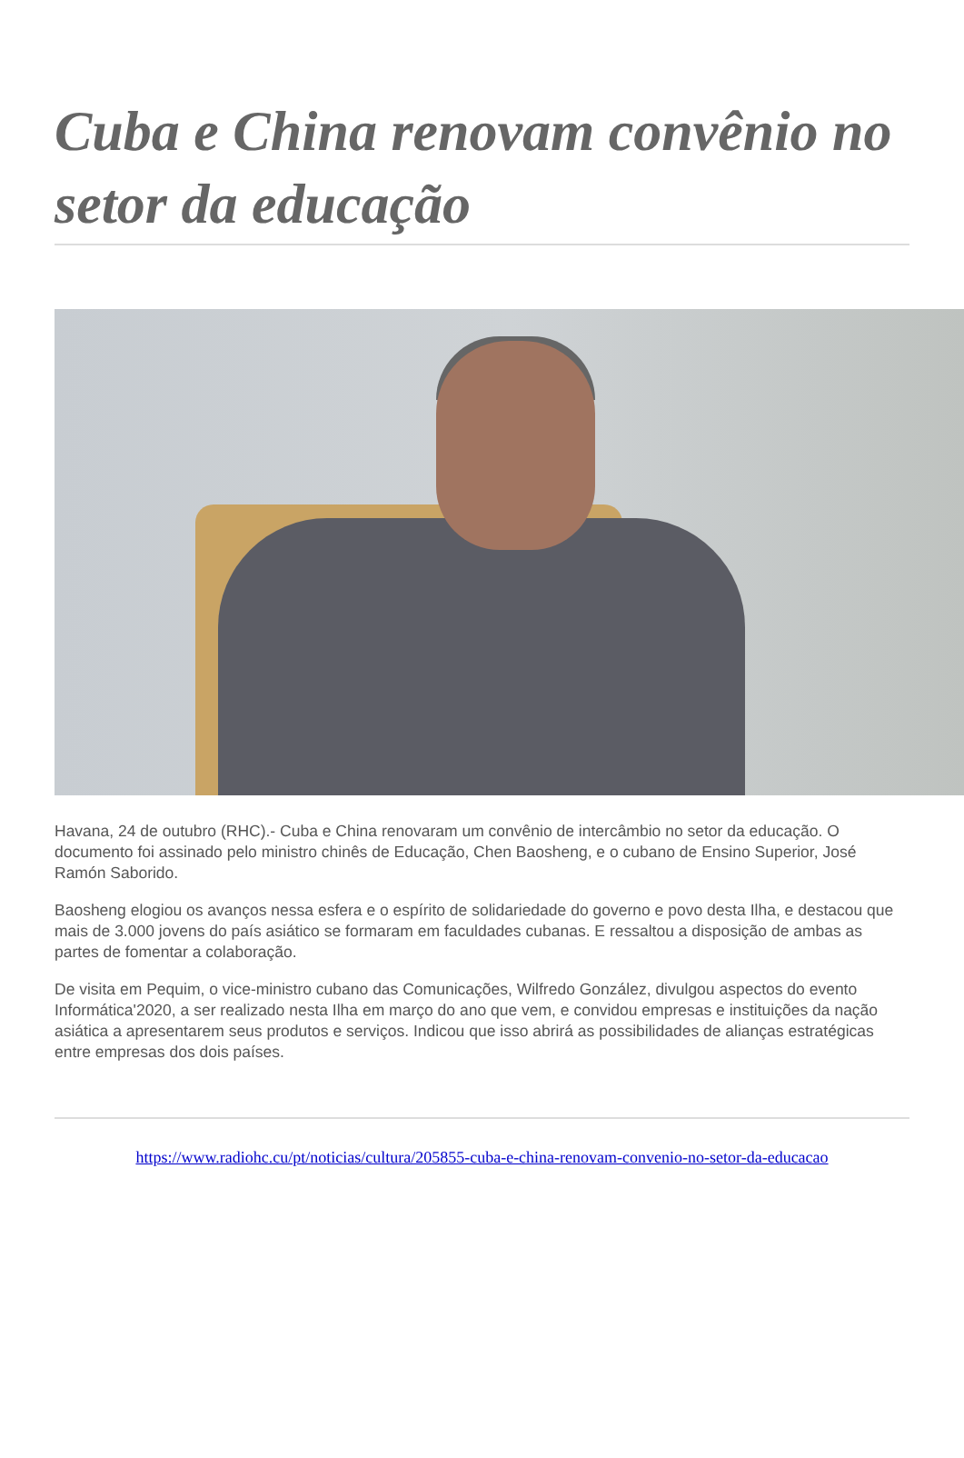Cuba e China renovam convênio no setor da educação
Havana, 24 de outubro (RHC).- Cuba e China renovaram um convênio de intercâmbio no setor da educação. O documento foi assinado pelo ministro chinês de Educação, Chen Baosheng, e o cubano de Ensino Superior, José Ramón Saborido.
Baosheng elogiou os avanços nessa esfera e o espírito de solidariedade do governo e povo desta Ilha, e destacou que mais de 3.000 jovens do país asiático se formaram em faculdades cubanas. E ressaltou a disposição de ambas as partes de fomentar a colaboração.
De visita em Pequim, o vice-ministro cubano das Comunicações, Wilfredo González, divulgou aspectos do evento Informática'2020, a ser realizado nesta Ilha em março do ano que vem, e convidou empresas e instituições da nação asiática a apresentarem seus produtos e serviços. Indicou que isso abrirá as possibilidades de alianças estratégicas entre empresas dos dois países.
https://www.radiohc.cu/pt/noticias/cultura/205855-cuba-e-china-renovam-convenio-no-setor-da-educacao